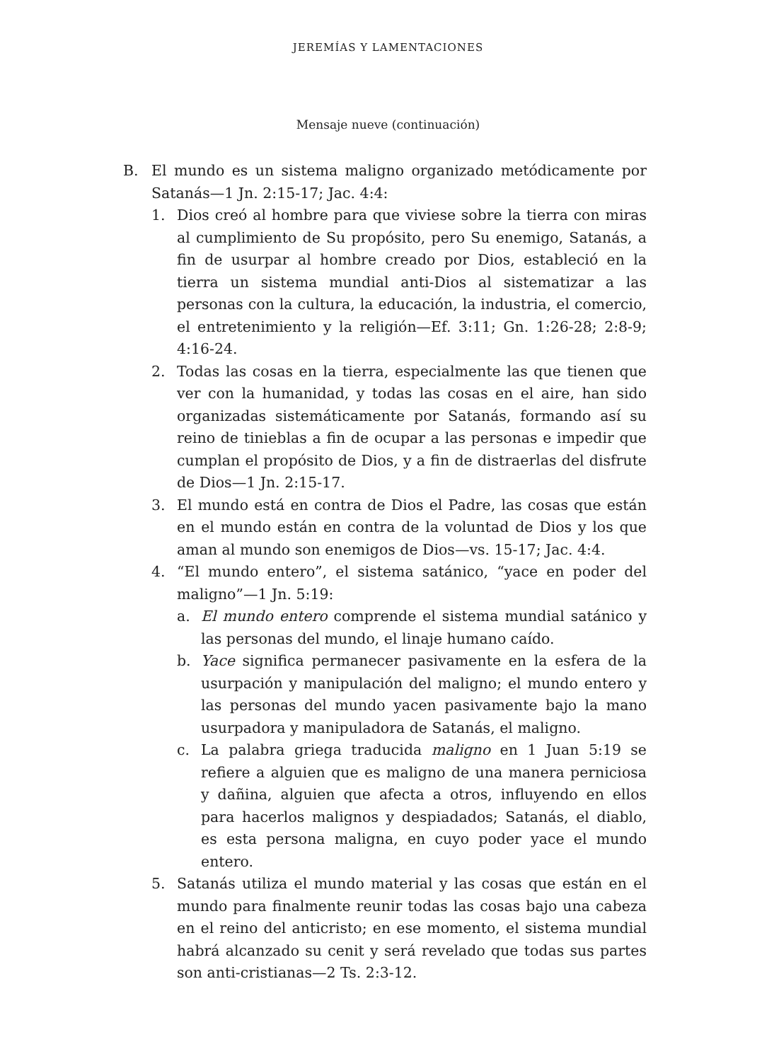JEREMÍAS Y LAMENTACIONES
Mensaje nueve (continuación)
B. El mundo es un sistema maligno organizado metódicamente por Satanás—1 Jn. 2:15-17; Jac. 4:4:
1. Dios creó al hombre para que viviese sobre la tierra con miras al cumplimiento de Su propósito, pero Su enemigo, Satanás, a fin de usurpar al hombre creado por Dios, estableció en la tierra un sistema mundial anti-Dios al sistematizar a las personas con la cultura, la educación, la industria, el comercio, el entretenimiento y la religión—Ef. 3:11; Gn. 1:26-28; 2:8-9; 4:16-24.
2. Todas las cosas en la tierra, especialmente las que tienen que ver con la humanidad, y todas las cosas en el aire, han sido organizadas sistemáticamente por Satanás, formando así su reino de tinieblas a fin de ocupar a las personas e impedir que cumplan el propósito de Dios, y a fin de distraerlas del disfrute de Dios—1 Jn. 2:15-17.
3. El mundo está en contra de Dios el Padre, las cosas que están en el mundo están en contra de la voluntad de Dios y los que aman al mundo son enemigos de Dios—vs. 15-17; Jac. 4:4.
4. “El mundo entero”, el sistema satánico, “yace en poder del maligno”—1 Jn. 5:19:
a. El mundo entero comprende el sistema mundial satánico y las personas del mundo, el linaje humano caído.
b. Yace significa permanecer pasivamente en la esfera de la usurpación y manipulación del maligno; el mundo entero y las personas del mundo yacen pasivamente bajo la mano usurpadora y manipuladora de Satanás, el maligno.
c. La palabra griega traducida maligno en 1 Juan 5:19 se refiere a alguien que es maligno de una manera perniciosa y dañina, alguien que afecta a otros, influyendo en ellos para hacerlos malignos y despiadados; Satanás, el diablo, es esta persona maligna, en cuyo poder yace el mundo entero.
5. Satanás utiliza el mundo material y las cosas que están en el mundo para finalmente reunir todas las cosas bajo una cabeza en el reino del anticristo; en ese momento, el sistema mundial habrá alcanzado su cenit y será revelado que todas sus partes son anti-cristianas—2 Ts. 2:3-12.